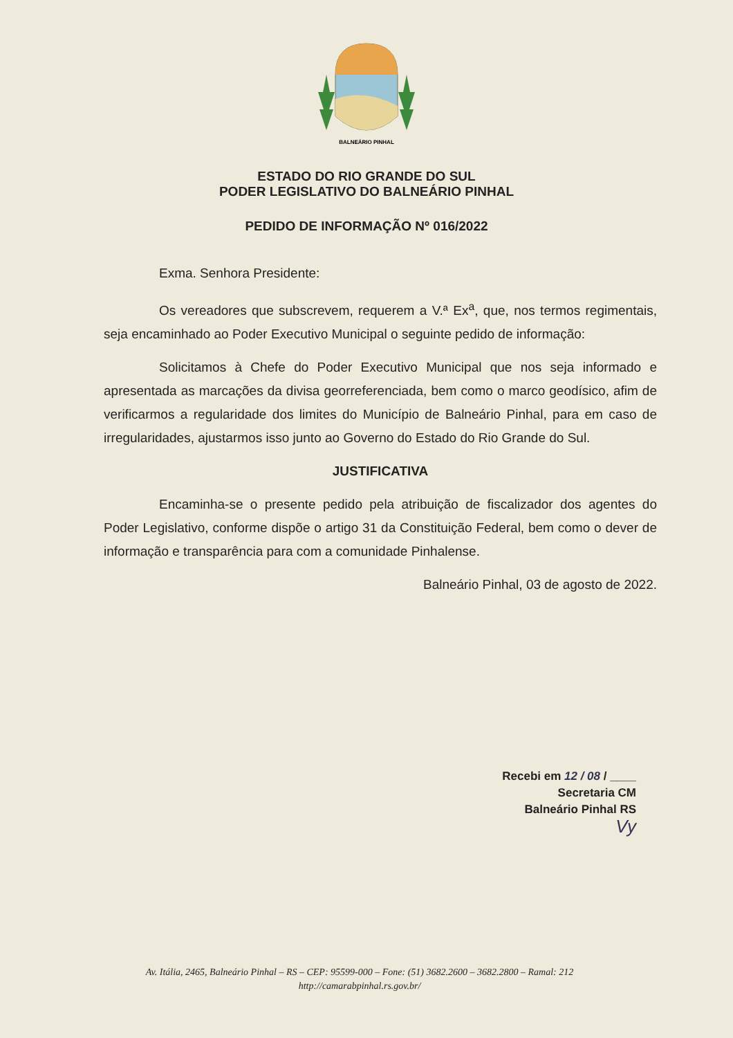BALNEÁRIO PINHAL
ESTADO DO RIO GRANDE DO SUL
PODER LEGISLATIVO DO BALNEÁRIO PINHAL
PEDIDO DE INFORMAÇÃO Nº 016/2022
Exma. Senhora Presidente:
Os vereadores que subscrevem, requerem a V.ª Ex<sup>a</sup>, que, nos termos regimentais, seja encaminhado ao Poder Executivo Municipal o seguinte pedido de informação:
Solicitamos à Chefe do Poder Executivo Municipal que nos seja informado e apresentada as marcações da divisa georreferenciada, bem como o marco geodísico, afim de verificarmos a regularidade dos limites do Município de Balneário Pinhal, para em caso de irregularidades, ajustarmos isso junto ao Governo do Estado do Rio Grande do Sul.
JUSTIFICATIVA
Encaminha-se o presente pedido pela atribuição de fiscalizador dos agentes do Poder Legislativo, conforme dispõe o artigo 31 da Constituição Federal, bem como o dever de informação e transparência para com a comunidade Pinhalense.
Balneário Pinhal, 03 de agosto de 2022.
Recebi em 12 / 08 / ____
Secretaria CM
Balneário Pinhal RS
Vy
Av. Itália, 2465, Balneário Pinhal – RS – CEP: 95599-000 – Fone: (51) 3682.2600 – 3682.2800 – Ramal: 212
http://camarabpinhal.rs.gov.br/